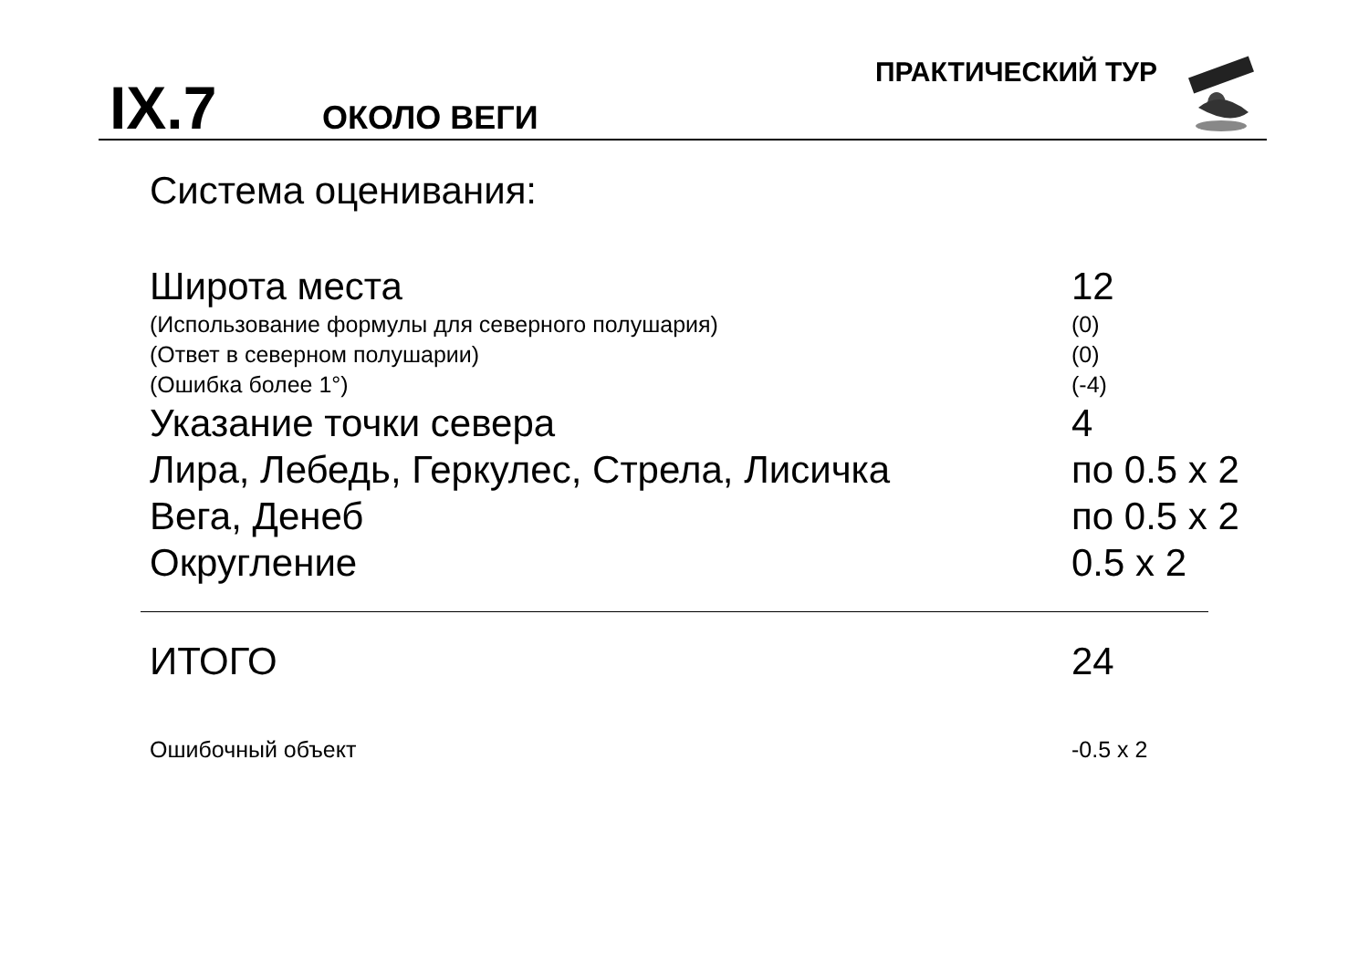IX.7 ОКОЛО ВЕГИ
ПРАКТИЧЕСКИЙ ТУР
Система оценивания:
| Широта места | 12 |
| (Использование формулы для северного полушария) | (0) |
| (Ответ в северном полушарии) | (0) |
| (Ошибка более 1°) | (-4) |
| Указание точки севера | 4 |
| Лира, Лебедь, Геркулес, Стрела, Лисичка | по 0.5 x 2 |
| Вега, Денеб | по 0.5 x 2 |
| Округление | 0.5 x 2 |
| ИТОГО | 24 |
| Ошибочный объект | -0.5 x 2 |